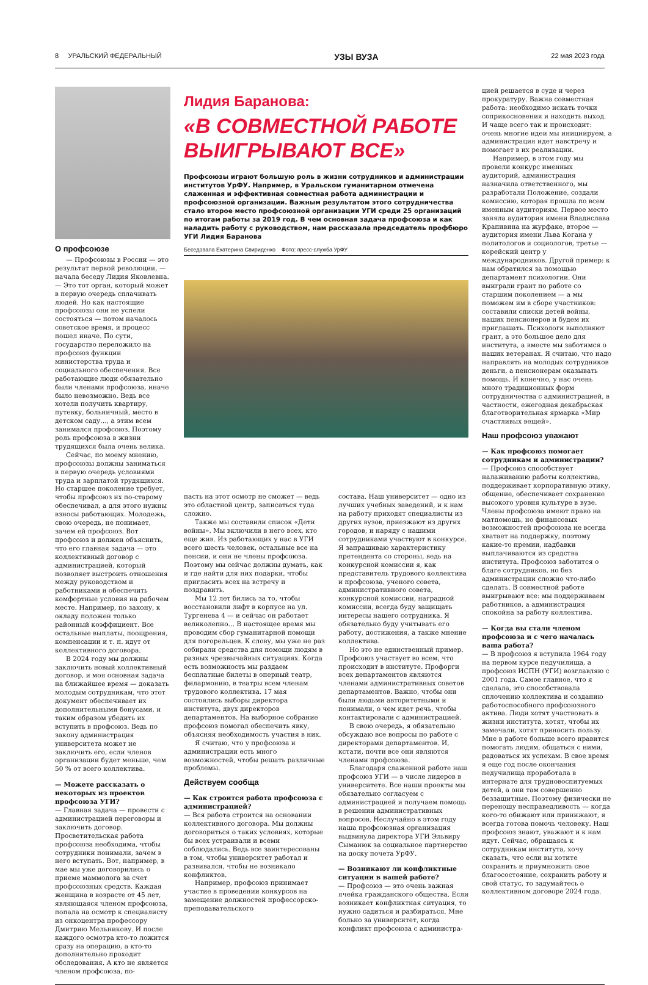8 УРАЛЬСКИЙ ФЕДЕРАЛЬНЫЙ УЗЫ ВУЗА 22 мая 2023 года
О профсоюзе
— Профсоюзы в России — это результат первой революции, — начала беседу Лидия Яковлевна. — Это тот орган, который может в первую очередь сплачивать людей. Но как настоящие профсоюзы они не успели состояться — потом началось советское время, и процесс пошел иначе. По сути, государство переложило на профсоюз функции министерства труда и социального обеспечения. Все работающие люди обязательно были членами профсоюза, иначе было невозможно. Ведь все хотели получить квартиру, путевку, больничный, место в детском саду…, а этим всем занимался профсоюз. Поэтому роль профсоюза в жизни трудящихся была очень велика.
Сейчас, по моему мнению, профсоюзы должны заниматься в первую очередь условиями труда и зарплатой трудящихся. Но старшее поколение требует, чтобы профсоюз их по-старому обеспечивал, а для этого нужны взносы работающих. Молодежь, свою очередь, не понимает, зачем ей профсоюз. Вот профсоюз и должен объяснить, что его главная задача — это коллективный договор с администрацией, который позволяет выстроить отношения между руководством и работниками и обеспечить комфортные условия на рабочем месте. Например, по закону, к окладу положен только районный коэффициент. Все остальные выплаты, поощрения, компенсации и т. п. идут от коллективного договора.
В 2024 году мы должны заключить новый коллективный договор, и моя основная задача на ближайшее время — доказать молодым сотрудникам, что этот документ обеспечивает их дополнительными бонусами, и таким образом убедить их вступить в профсоюз. Ведь по закону администрация университета может не заключить его, если членов организации будет меньше, чем 50 % от всего коллектива.
— Можете рассказать о некоторых из проектов профсоюза УГИ?
— Главная задача — провести с администрацией переговоры и заключить договор. Просветительская работа профсоюза необходима, чтобы сотрудники понимали, зачем в него вступать. Вот, например, в мае мы уже договорились о приеме маммолога за счет профсоюзных средств. Каждая женщина в возрасте от 45 лет, являющаяся членом профсоюза, попала на осмотр к специалисту из онкоцентра профессору Дмитрию Мельникову. И после каждого осмотра кто-то ложится сразу на операцию, а кто-то дополнительно проходит обследования. А кто не является членом профсоюза, по-
Лидия Баранова:
«В СОВМЕСТНОЙ РАБОТЕ ВЫИГРЫВАЮТ ВСЕ»
Профсоюзы играют большую роль в жизни сотрудников и администрации институтов УрФУ. Например, в Уральском гуманитарном отмечена слаженная и эффективная совместная работа администрации и профсоюзной организации. Важным результатом этого сотрудничества стало второе место профсоюзной организации УГИ среди 25 организаций по итогам работы за 2019 год. В чем основная задача профсоюза и как наладить работу с руководством, нам рассказала председатель профбюро УГИ Лидия Баранова
Беседовала Екатерина Свириденко Фото: пресс-служба УрФУ
пасть на этот осмотр не сможет — ведь это областной центр, записаться туда сложно.
Также мы составили список «Дети войны». Мы включили в него всех, кто еще жив. Из работающих у нас в УГИ всего шесть человек, остальные все на пенсии, и они не члены профсоюза. Поэтому мы сейчас должны думать, как и где найти для них подарки, чтобы пригласить всех на встречу и поздравить.
Мы 12 лет бились за то, чтобы восстановили лифт в корпусе на ул. Тургенева 4 — и сейчас он работает великолепно… В настоящее время мы проводим сбор гуманитарной помощи для погорельцев. К слову, мы уже не раз собирали средства для помощи людям в разных чрезвычайных ситуациях. Когда есть возможность мы раздаем бесплатные билеты в оперный театр, филармонию, в театры всем членам трудового коллектива. 17 мая состоялись выборы директора института, двух директоров департаментов. На выборное собрание профсоюз помогал обеспечить явку, объясняя необходимость участия в них.
Я считаю, что у профсоюза и администрации есть много возможностей, чтобы решать различные проблемы.
Действуем сообща
— Как строится работа профсоюза с администрацией?
— Вся работа строится на основании коллективного договора. Мы должны договориться о таких условиях, которые бы всех устраивали и всеми соблюдались. Ведь все заинтересованы в том, чтобы университет работал и развивался, чтобы не возникало конфликтов.
Например, профсоюз принимает участие в проведении конкурсов на замещение должностей профессорско-преподавательского
состава. Наш университет — одно из лучших учебных заведений, и к нам на работу приходят специалисты из других вузов, приезжают из других городов, и наряду с нашими сотрудниками участвуют в конкурсе. Я запрашиваю характеристику претендента со стороны, ведь на конкурсной комиссии я, как представитель трудового коллектива и профсоюза, ученого совета, административного совета, конкурсной комиссии, наградной комиссии, всегда буду защищать интересы нашего сотрудника. Я обязательно буду учитывать его работу, достижения, а также мнение коллектива.
Но это не единственный пример. Профсоюз участвует во всем, что происходит в институте. Профорги всех департаментов являются членами административных советов департаментов. Важно, чтобы они были людьми авторитетными и понимали, о чем идет речь, чтобы контактировали с администрацией.
В свою очередь, я обязательно обсуждаю все вопросы по работе с директорами департаментов. И, кстати, почти все они являются членами профсоюза.
Благодаря слаженной работе наш профсоюз УГИ — в числе лидеров в университете. Все наши проекты мы обязательно согласуем с администрацией и получаем помощь в решении административных вопросов. Неслучайно в этом году наша профсоюзная организация выдвинула директора УГИ Эльвиру Сыманюк за социальное партнерство на доску почета УрФУ.
— Возникают ли конфликтные ситуации в вашей работе?
— Профсоюз — это очень важная ячейка гражданского общества. Если возникает конфликтная ситуация, то нужно садиться и разбираться. Мне больно за университет, когда конфликт профсоюза с администра-
цией решается в суде и через прокуратуру. Важна совместная работа: необходимо искать точки соприкосновения и находить выход. И чаще всего так и происходит: очень многие идеи мы инициируем, а администрация идет навстречу и помогает в их реализации.
Например, в этом году мы провели конкурс именных аудиторий, администрация назначила ответственного, мы разработали Положение, создали комиссию, которая прошла по всем именным аудиториям. Первое место заняла аудитория имени Владислава Крапивина на журфаке, второе — аудитория имени Льва Когана у политологов и социологов, третье — корейский центр у международников. Другой пример: к нам обратился за помощью департамент психологии. Они выиграли грант по работе со старшим поколением — а мы поможем им в сборе участников: составили списки детей войны, наших пенсионеров и будем их приглашать. Психологи выполняют грант, а это большое дело для института, а вместе мы заботимся о наших ветеранах. Я считаю, что надо направлять на молодых сотрудников деньги, а пенсионерам оказывать помощь. И конечно, у нас очень много традиционных форм сотрудничества с администрацией, в частности, ежегодная декабрьская благотворительная ярмарка «Мир счастливых вещей».
Наш профсоюз уважают
— Как профсоюз помогает сотрудникам и администрации?
— Профсоюз способствует налаживанию работы коллектива, поддерживает корпоративную этику, общение, обеспечивает сохранение высокого уровня культуре в вузе. Члены профсоюза имеют право на матпомощь, но финансовых возможностей профсоюза не всегда хватает на поддержку, поэтому какие-то премии, надбавки выплачиваются из средства института. Профсоюз заботится о благе сотрудников, но без администрации сложно что-либо сделать. В совместной работе выигрывают все: мы поддерживаем работников, а администрация спокойна за работу коллектива.
— Когда вы стали членом профсоюза и с чего началась ваша работа?
— В профсоюз я вступила 1964 году на первом курсе педучилища, а профсоюз ИСПН (УГИ) возглавляю с 2001 года. Самое главное, что я сделала, это способствовала сплочению коллектива и созданию работоспособного профсоюзного актива. Люди хотят участвовать в жизни института, хотят, чтобы их замечали, хотят приносить пользу. Мне в работе больше всего нравится помогать людям, общаться с ними, радоваться их успехам. В свое время я еще год после окончания педучилища проработала в интернате для трудновоспитуемых детей, а они там совершенно беззащитные. Поэтому физически не переношу несправедливость — когда кого-то обижают или принижают, я всегда готова помочь человеку. Наш профсоюз знают, уважают и к нам идут. Сейчас, обращаясь к сотрудникам института, хочу сказать, что если вы хотите сохранить и приумножить свое благосостояние, сохранить работу и свой статус, то задумайтесь о коллективном договоре 2024 года.